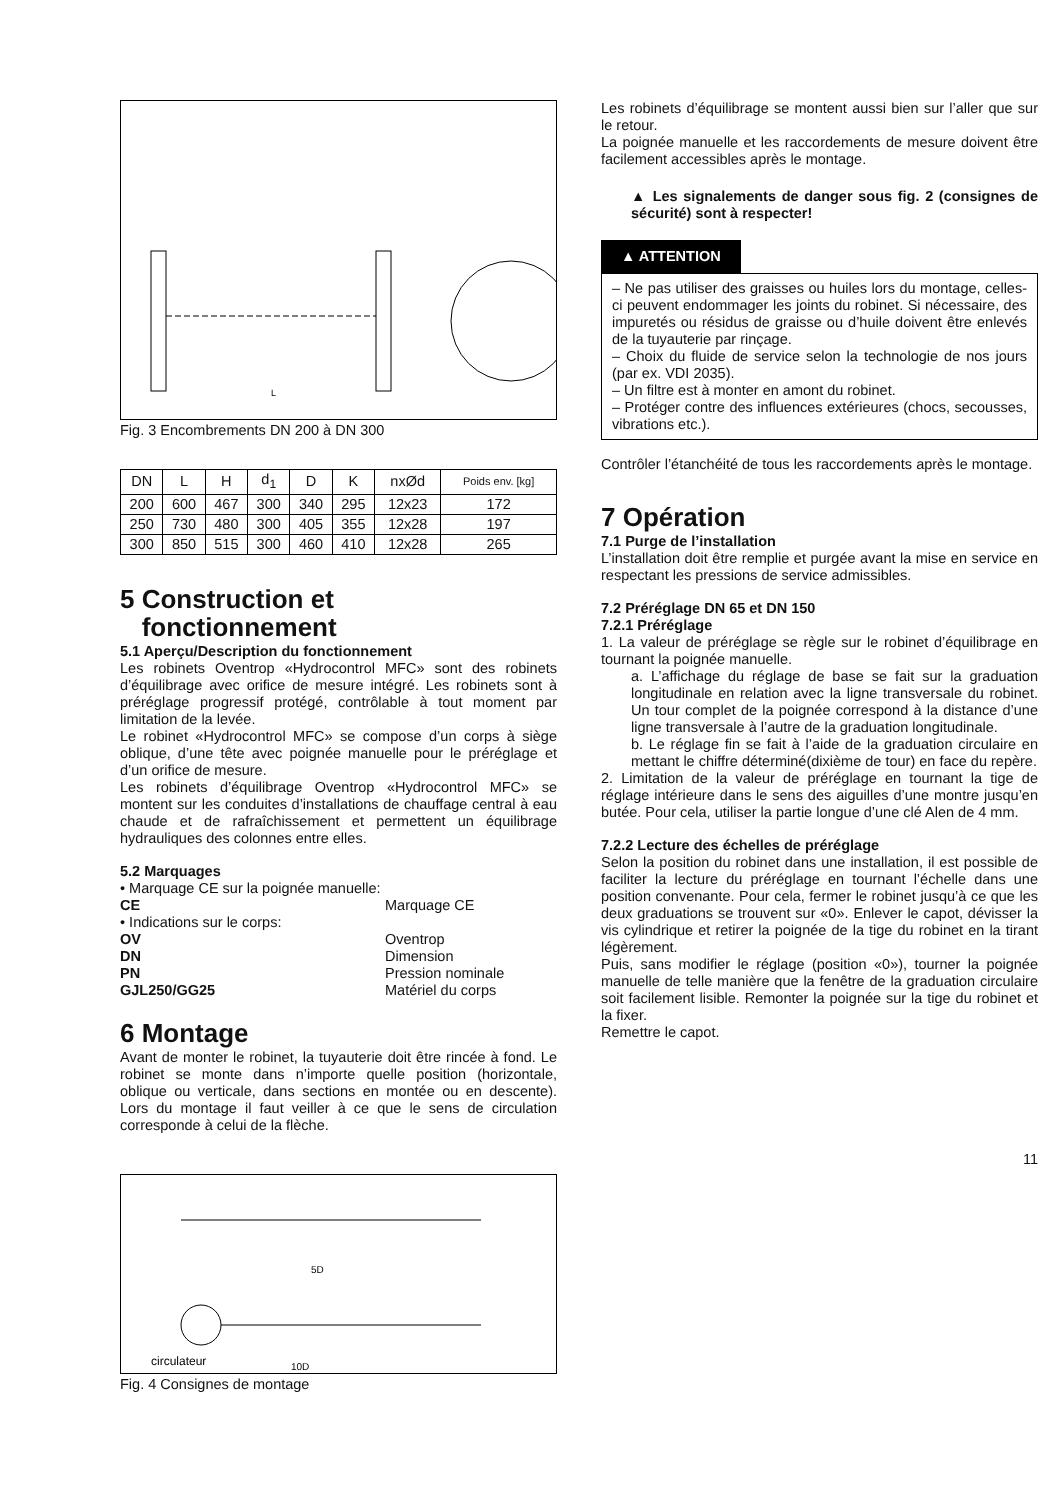L
Fig. 3 Encombrements DN 200 à DN 300
| DN | L | H | d<sub>1</sub> | D | K | nxØd | Poids env. [kg] |
| --- | --- | --- | --- | --- | --- | --- | --- |
| 200 | 600 | 467 | 300 | 340 | 295 | 12x23 | 172 |
| 250 | 730 | 480 | 300 | 405 | 355 | 12x28 | 197 |
| 300 | 850 | 515 | 300 | 460 | 410 | 12x28 | 265 |
5 Construction et
fonctionnement
5.1 Aperçu/Description du fonctionnement
Les robinets Oventrop «Hydrocontrol MFC» sont des robinets d’équilibrage avec orifice de mesure intégré. Les robinets sont à préréglage progressif protégé, contrôlable à tout moment par limitation de la levée.
Le robinet «Hydrocontrol MFC» se compose d’un corps à siège oblique, d’une tête avec poignée manuelle pour le préréglage et d’un orifice de mesure.
Les robinets d’équilibrage Oventrop «Hydrocontrol MFC» se montent sur les conduites d’installations de chauffage central à eau chaude et de rafraîchissement et permettent un équilibrage hydrauliques des colonnes entre elles.
5.2 Marquages
• Marquage CE sur la poignée manuelle:
CE Marquage CE
• Indications sur le corps:
OV Oventrop
DN Dimension
PN Pression nominale
GJL250/GG25 Matériel du corps
6 Montage
Avant de monter le robinet, la tuyauterie doit être rincée à fond. Le robinet se monte dans n’importe quelle position (horizontale, oblique ou verticale, dans sections en montée ou en descente). Lors du montage il faut veiller à ce que le sens de circulation corresponde à celui de la flèche.
5D
10D
circulateur
Fig. 4 Consignes de montage
Les robinets d’équilibrage se montent aussi bien sur l’aller que sur le retour.
La poignée manuelle et les raccordements de mesure doivent être facilement accessibles après le montage.
▲ Les signalements de danger sous fig. 2 (consignes de sécurité) sont à respecter!
▲ ATTENTION
– Ne pas utiliser des graisses ou huiles lors du montage, celles-ci peuvent endommager les joints du robinet. Si nécessaire, des impuretés ou résidus de graisse ou d’huile doivent être enlevés de la tuyauterie par rinçage.
– Choix du fluide de service selon la technologie de nos jours (par ex. VDI 2035).
– Un filtre est à monter en amont du robinet.
– Protéger contre des influences extérieures (chocs, secousses, vibrations etc.).
Contrôler l’étanchéité de tous les raccordements après le montage.
7 Opération
7.1 Purge de l’installation
L’installation doit être remplie et purgée avant la mise en service en respectant les pressions de service admissibles.
7.2 Préréglage DN 65 et DN 150
7.2.1 Préréglage
1. La valeur de préréglage se règle sur le robinet d’équilibrage en tournant la poignée manuelle.
a. L’affichage du réglage de base se fait sur la graduation longitudinale en relation avec la ligne transversale du robinet. Un tour complet de la poignée correspond à la distance d’une ligne transversale à l’autre de la graduation longitudinale.
b. Le réglage fin se fait à l’aide de la graduation circulaire en mettant le chiffre déterminé(dixième de tour) en face du repère.
2. Limitation de la valeur de préréglage en tournant la tige de réglage intérieure dans le sens des aiguilles d’une montre jusqu’en butée. Pour cela, utiliser la partie longue d’une clé Alen de 4 mm.
7.2.2 Lecture des échelles de préréglage
Selon la position du robinet dans une installation, il est possible de faciliter la lecture du préréglage en tournant l’échelle dans une position convenante. Pour cela, fermer le robinet jusqu’à ce que les deux graduations se trouvent sur «0». Enlever le capot, dévisser la vis cylindrique et retirer la poignée de la tige du robinet en la tirant légèrement.
Puis, sans modifier le réglage (position «0»), tourner la poignée manuelle de telle manière que la fenêtre de la graduation circulaire soit facilement lisible. Remonter la poignée sur la tige du robinet et la fixer.
Remettre le capot.
11